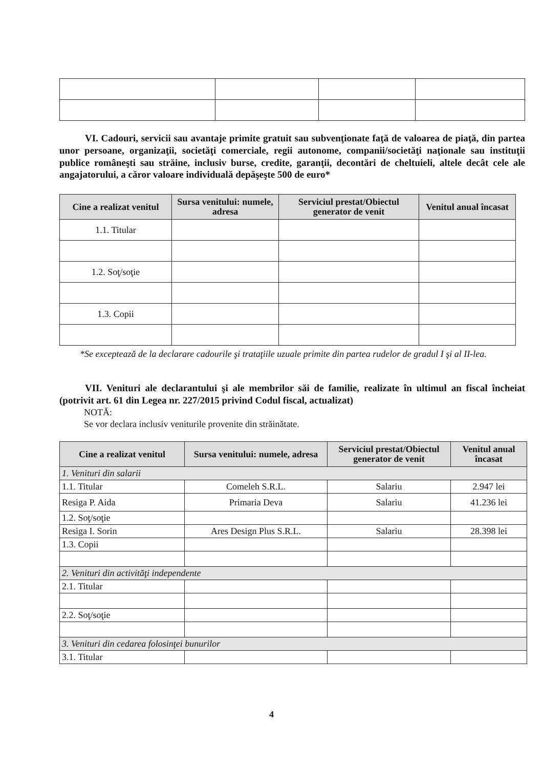VI. Cadouri, servicii sau avantaje primite gratuit sau subvenţionate faţă de valoarea de piaţă, din partea unor persoane, organizaţii, societăţi comerciale, regii autonome, companii/societăţi naţionale sau instituţii publice româneşti sau străine, inclusiv burse, credite, garanţii, decontări de cheltuieli, altele decât cele ale angajatorului, a căror valoare individuală depăşeşte 500 de euro*
| Cine a realizat venitul | Sursa venitului: numele, adresa | Serviciul prestat/Obiectul generator de venit | Venitul anual încasat |
| --- | --- | --- | --- |
| 1.1. Titular | | | |
| 1.2. Soţ/soţie | | | |
| 1.3. Copii | | | |
*Se exceptează de la declarare cadourile şi trataţiile uzuale primite din partea rudelor de gradul I şi al II-lea.
VII. Venituri ale declarantului şi ale membrilor săi de familie, realizate în ultimul an fiscal încheiat (potrivit art. 61 din Legea nr. 227/2015 privind Codul fiscal, actualizat)
NOTĂ:
Se vor declara inclusiv veniturile provenite din străinătate.
| Cine a realizat venitul | Sursa venitului: numele, adresa | Serviciul prestat/Obiectul generator de venit | Venitul anual încasat |
| --- | --- | --- | --- |
| 1. Venituri din salarii | | | |
| 1.1. Titular | Comeleh S.R.L. | Salariu | 2.947 lei |
| Resiga P. Aida | Primaria Deva | Salariu | 41.236 lei |
| 1.2. Soţ/soţie | | | |
| Resiga I. Sorin | Ares Design Plus S.R.L. | Salariu | 28.398 lei |
| 1.3. Copii | | | |
| 2. Venituri din activităţi independente | | | |
| 2.1. Titular | | | |
| 2.2. Soţ/soţie | | | |
| 3. Venituri din cedarea folosinţei bunurilor | | | |
| 3.1. Titular | | | |
4